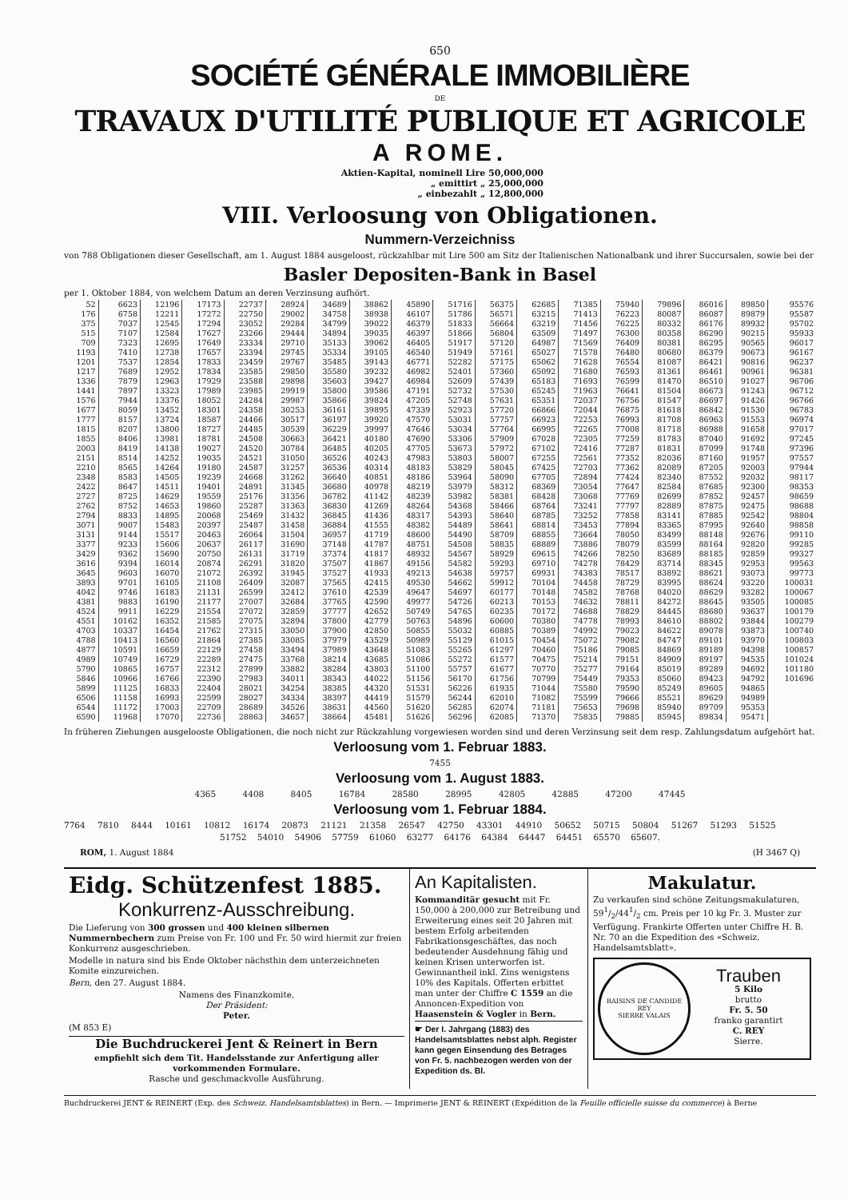650
SOCIÉTÉ GÉNÉRALE IMMOBILIÈRE
DE
TRAVAUX D'UTILITÉ PUBLIQUE ET AGRICOLE
A ROME.
Aktien-Kapital, nominell Lire 50,000,000
„ emittirt „ 25,000,000
„ einbezahlt „ 12,800,000
VIII. Verloosung von Obligationen.
Nummern-Verzeichniss
von 788 Obligationen dieser Gesellschaft, am 1. August 1884 ausgeloost, rückzahlbar mit Lire 500 am Sitz der Italienischen Nationalbank und ihrer Succursalen, sowie bei der
Basler Depositen-Bank in Basel
per 1. Oktober 1884, von welchem Datum an deren Verzinsung aufhört.
| 52 | 6623 | 12196 | 17173 | 22737 | 28924 | 34689 | 38862 | 45890 | 51716 | 56375 | 62685 | 71385 | 75940 | 79896 | 86016 | 89850 | 95576 |
| 176 | 6758 | 12211 | 17272 | 22750 | 29002 | 34758 | 38938 | 46107 | 51786 | 56571 | 63215 | 71413 | 76223 | 80087 | 86087 | 89879 | 95587 |
| 375 | 7037 | 12545 | 17294 | 23052 | 29284 | 34799 | 39022 | 46379 | 51833 | 56664 | 63219 | 71456 | 76225 | 80332 | 86176 | 89932 | 95702 |
| 515 | 7107 | 12584 | 17627 | 23266 | 29444 | 34894 | 39035 | 46397 | 51866 | 56804 | 63509 | 71497 | 76300 | 80358 | 86290 | 90215 | 95933 |
| 709 | 7323 | 12695 | 17649 | 23334 | 29710 | 35133 | 39062 | 46405 | 51917 | 57120 | 64987 | 71569 | 76409 | 80381 | 86295 | 90565 | 96017 |
| 1193 | 7410 | 12738 | 17657 | 23394 | 29745 | 35334 | 39105 | 46540 | 51949 | 57161 | 65027 | 71578 | 76480 | 80680 | 86379 | 90673 | 96167 |
| 1201 | 7537 | 12854 | 17833 | 23459 | 29767 | 35485 | 39143 | 46771 | 52282 | 57175 | 65062 | 71628 | 76554 | 81087 | 86421 | 90816 | 96237 |
| 1217 | 7689 | 12952 | 17834 | 23585 | 29850 | 35580 | 39232 | 46982 | 52401 | 57360 | 65092 | 71680 | 76593 | 81361 | 86461 | 90961 | 96381 |
| 1336 | 7879 | 12963 | 17929 | 23588 | 29898 | 35603 | 39427 | 46984 | 52609 | 57439 | 65183 | 71693 | 76599 | 81470 | 86510 | 91027 | 96706 |
| 1441 | 7897 | 13323 | 17989 | 23985 | 29919 | 35800 | 39586 | 47191 | 52732 | 57530 | 65245 | 71963 | 76641 | 81504 | 86673 | 91243 | 96712 |
| 1576 | 7944 | 13376 | 18052 | 24284 | 29987 | 35866 | 39824 | 47205 | 52748 | 57631 | 65351 | 72037 | 76756 | 81547 | 86697 | 91426 | 96766 |
| 1677 | 8059 | 13452 | 18301 | 24358 | 30253 | 36161 | 39895 | 47339 | 52923 | 57720 | 66866 | 72044 | 76875 | 81618 | 86842 | 91530 | 96783 |
| 1777 | 8157 | 13724 | 18587 | 24466 | 30517 | 36197 | 39920 | 47570 | 53031 | 57757 | 66923 | 72253 | 76993 | 81708 | 86963 | 91553 | 96974 |
| 1815 | 8207 | 13800 | 18727 | 24485 | 30539 | 36229 | 39997 | 47646 | 53034 | 57764 | 66995 | 72265 | 77008 | 81718 | 86988 | 91658 | 97017 |
| 1855 | 8406 | 13981 | 18781 | 24508 | 30663 | 36421 | 40180 | 47690 | 53306 | 57909 | 67028 | 72305 | 77259 | 81783 | 87040 | 91692 | 97245 |
| 2003 | 8419 | 14138 | 19027 | 24520 | 30784 | 36485 | 40205 | 47705 | 53673 | 57972 | 67102 | 72416 | 77287 | 81831 | 87099 | 91748 | 97396 |
| 2151 | 8514 | 14252 | 19035 | 24521 | 31050 | 36526 | 40243 | 47983 | 53803 | 58007 | 67255 | 72561 | 77352 | 82036 | 87160 | 91957 | 97557 |
| 2210 | 8565 | 14264 | 19180 | 24587 | 31257 | 36536 | 40314 | 48183 | 53829 | 58045 | 67425 | 72703 | 77362 | 82089 | 87205 | 92003 | 97944 |
| 2348 | 8583 | 14505 | 19239 | 24668 | 31262 | 36640 | 40851 | 48186 | 53964 | 58090 | 67705 | 72894 | 77424 | 82340 | 87552 | 92032 | 98117 |
| 2422 | 8647 | 14511 | 19401 | 24891 | 31345 | 36680 | 40978 | 48219 | 53979 | 58312 | 68369 | 73054 | 77647 | 82584 | 87685 | 92300 | 98353 |
| 2727 | 8725 | 14629 | 19559 | 25176 | 31356 | 36782 | 41142 | 48239 | 53982 | 58381 | 68428 | 73068 | 77769 | 82699 | 87852 | 92457 | 98659 |
| 2762 | 8752 | 14653 | 19860 | 25287 | 31363 | 36830 | 41269 | 48264 | 54368 | 58466 | 68764 | 73241 | 77797 | 82889 | 87875 | 92475 | 98688 |
| 2794 | 8833 | 14895 | 20068 | 25469 | 31432 | 36845 | 41436 | 48317 | 54393 | 58640 | 68785 | 73252 | 77858 | 83141 | 87885 | 92542 | 98804 |
| 3071 | 9007 | 15483 | 20397 | 25487 | 31458 | 36884 | 41555 | 48382 | 54489 | 58641 | 68814 | 73453 | 77894 | 83365 | 87995 | 92640 | 98858 |
| 3131 | 9144 | 15517 | 20463 | 26064 | 31504 | 36957 | 41719 | 48600 | 54490 | 58709 | 68855 | 73664 | 78050 | 83499 | 88148 | 92676 | 99110 |
| 3377 | 9233 | 15606 | 20637 | 26117 | 31690 | 37148 | 41787 | 48751 | 54508 | 58835 | 68889 | 73886 | 78079 | 83599 | 88164 | 92820 | 99285 |
| 3429 | 9362 | 15690 | 20750 | 26131 | 31719 | 37374 | 41817 | 48932 | 54567 | 58929 | 69615 | 74266 | 78250 | 83689 | 88185 | 92859 | 99327 |
| 3616 | 9394 | 16014 | 20874 | 26291 | 31820 | 37507 | 41867 | 49156 | 54582 | 59293 | 69710 | 74278 | 78429 | 83714 | 88345 | 92953 | 99563 |
| 3645 | 9603 | 16070 | 21072 | 26392 | 31945 | 37527 | 41933 | 49213 | 54638 | 59757 | 69931 | 74383 | 78517 | 83892 | 88621 | 93073 | 99773 |
| 3893 | 9701 | 16105 | 21108 | 26409 | 32087 | 37565 | 42415 | 49530 | 54662 | 59912 | 70104 | 74458 | 78729 | 83995 | 88624 | 93220 | 100031 |
| 4042 | 9746 | 16183 | 21131 | 26599 | 32412 | 37610 | 42539 | 49647 | 54697 | 60177 | 70148 | 74582 | 78768 | 84020 | 88629 | 93282 | 100067 |
| 4381 | 9883 | 16190 | 21177 | 27007 | 32684 | 37765 | 42590 | 49977 | 54726 | 60213 | 70153 | 74632 | 78811 | 84272 | 88645 | 93505 | 100085 |
| 4524 | 9911 | 16229 | 21554 | 27072 | 32859 | 37777 | 42652 | 50749 | 54765 | 60235 | 70172 | 74688 | 78829 | 84445 | 88680 | 93637 | 100179 |
| 4551 | 10162 | 16352 | 21585 | 27075 | 32894 | 37800 | 42779 | 50763 | 54896 | 60600 | 70380 | 74778 | 78993 | 84610 | 88802 | 93844 | 100279 |
| 4703 | 10337 | 16454 | 21762 | 27315 | 33050 | 37900 | 42850 | 50855 | 55032 | 60885 | 70389 | 74992 | 79023 | 84622 | 89078 | 93873 | 100740 |
| 4788 | 10413 | 16560 | 21864 | 27385 | 33085 | 37979 | 43529 | 50989 | 55129 | 61015 | 70454 | 75072 | 79082 | 84747 | 89101 | 93970 | 100803 |
| 4877 | 10591 | 16659 | 22129 | 27458 | 33494 | 37989 | 43648 | 51083 | 55265 | 61297 | 70460 | 75186 | 79085 | 84869 | 89189 | 94398 | 100857 |
| 4989 | 10749 | 16729 | 22289 | 27475 | 33768 | 38214 | 43685 | 51086 | 55272 | 61577 | 70475 | 75214 | 79151 | 84909 | 89197 | 94535 | 101024 |
| 5790 | 10865 | 16757 | 22312 | 27899 | 33882 | 38284 | 43803 | 51100 | 55757 | 61677 | 70770 | 75277 | 79164 | 85019 | 89289 | 94692 | 101180 |
| 5846 | 10966 | 16766 | 22390 | 27983 | 34011 | 38343 | 44022 | 51156 | 56170 | 61756 | 70799 | 75449 | 79353 | 85060 | 89423 | 94792 | 101696 |
| 5899 | 11125 | 16833 | 22404 | 28021 | 34254 | 38385 | 44320 | 51531 | 56226 | 61935 | 71044 | 75580 | 79590 | 85249 | 89605 | 94865 | |
| 6506 | 11158 | 16993 | 22599 | 28027 | 34334 | 38397 | 44419 | 51579 | 56244 | 62010 | 71082 | 75599 | 79666 | 85521 | 89629 | 94989 | |
| 6544 | 11172 | 17003 | 22709 | 28689 | 34526 | 38631 | 44560 | 51620 | 56285 | 62074 | 71181 | 75653 | 79698 | 85940 | 89709 | 95353 | |
| 6590 | 11968 | 17070 | 22736 | 28863 | 34657 | 38664 | 45481 | 51626 | 56296 | 62085 | 71370 | 75835 | 79885 | 85945 | 89834 | 95471 | |
In früheren Ziehungen ausgelooste Obligationen, die noch nicht zur Rückzahlung vorgewiesen worden sind und deren Verzinsung seit dem resp. Zahlungsdatum aufgehört hat.
Verloosung vom 1. Februar 1883.
7455
Verloosung vom 1. August 1883.
4365 4408 8405 16784 28580 28995 42805 42885 47200 47445
Verloosung vom 1. Februar 1884.
7764 7810 8444 10161 10812 16174 20873 21121 21358 26547 42750 43301 44910 50652 50715 50804 51267 51293 51525
51752 54010 54906 57759 61060 63277 64176 64384 64447 64451 65570 65607.
ROM, 1. August 1884 (H 3467 Q)
Eidg. Schützenfest 1885.
Konkurrenz-Ausschreibung.
Die Lieferung von 300 grossen und 400 kleinen silbernen Nummernbechern zum Preise von Fr. 100 und Fr. 50 wird hiermit zur freien Konkurrenz ausgeschrieben.
Modelle in natura sind bis Ende Oktober nächsthin dem unterzeichneten Komite einzureichen.
Bern, den 27. August 1884.
Namens des Finanzkomite,
Der Präsident:
Peter.
(M 853 E)
Die Buchdruckerei Jent & Reinert in Bern
empfiehlt sich dem Tit. Handelsstande zur Anfertigung aller vorkommenden Formulare.
Rasche und geschmackvolle Ausführung.
An Kapitalisten.
Kommanditär gesucht mit Fr. 150,000 à 200,000 zur Betreibung und Erweiterung eines seit 20 Jahren mit bestem Erfolg arbeitenden Fabrikationsgeschäftes, das noch bedeutender Ausdehnung fähig und keinen Krisen unterworfen ist. Gewinnantheil inkl. Zins wenigstens 10% des Kapitals. Offerten erbittet man unter der Chiffre C 1559 an die Annoncen-Expedition von Haasenstein & Vogler in Bern.
☛ Der I. Jahrgang (1883) des Handelsamtsblattes nebst alph. Register kann gegen Einsendung des Betrages von Fr. 5. nachbezogen werden von der Expedition ds. Bl.
Makulatur.
Zu verkaufen sind schöne Zeitungsmakulaturen, 591/2/441/2 cm. Preis per 10 kg Fr. 3. Muster zur Verfügung. Frankirte Offerten unter Chiffre H. B. Nr. 70 an die Expedition des «Schweiz. Handelsamtsblatt».
RAISINS DE CANDIDE REY
SIERRE VALAIS
Trauben
5 Kilo
brutto
Fr. 5. 50
franko garantirt
C. REY
Sierre.
Buchdruckerei JENT & REINERT (Exp. des Schweiz. Handelsamtsblattes) in Bern. — Imprimerie JENT & REINERT (Expédition de la Feuille officielle suisse du commerce) à Berne